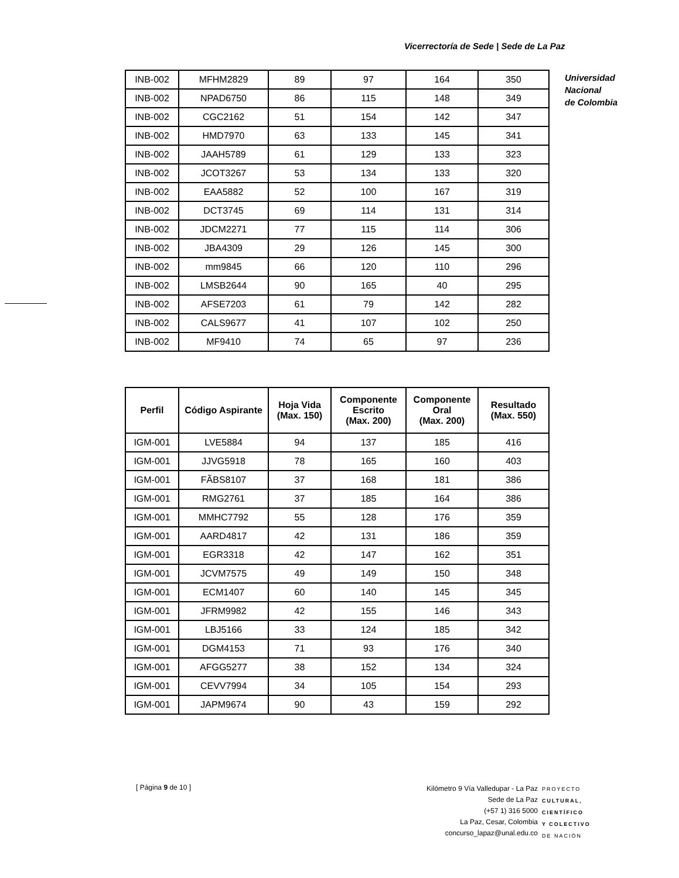Vicerrectoría de Sede | Sede de La Paz
Universidad
Nacional
de Colombia
| INB-002 | MFHM2829 | 89 | 97 | 164 | 350 |
| INB-002 | NPAD6750 | 86 | 115 | 148 | 349 |
| INB-002 | CGC2162 | 51 | 154 | 142 | 347 |
| INB-002 | HMD7970 | 63 | 133 | 145 | 341 |
| INB-002 | JAAH5789 | 61 | 129 | 133 | 323 |
| INB-002 | JCOT3267 | 53 | 134 | 133 | 320 |
| INB-002 | EAA5882 | 52 | 100 | 167 | 319 |
| INB-002 | DCT3745 | 69 | 114 | 131 | 314 |
| INB-002 | JDCM2271 | 77 | 115 | 114 | 306 |
| INB-002 | JBA4309 | 29 | 126 | 145 | 300 |
| INB-002 | mm9845 | 66 | 120 | 110 | 296 |
| INB-002 | LMSB2644 | 90 | 165 | 40 | 295 |
| INB-002 | AFSE7203 | 61 | 79 | 142 | 282 |
| INB-002 | CALS9677 | 41 | 107 | 102 | 250 |
| INB-002 | MF9410 | 74 | 65 | 97 | 236 |
| Perfil | Código Aspirante | Hoja Vida (Max. 150) | Componente Escrito (Max. 200) | Componente Oral (Max. 200) | Resultado (Max. 550) |
| --- | --- | --- | --- | --- | --- |
| IGM-001 | LVE5884 | 94 | 137 | 185 | 416 |
| IGM-001 | JJVG5918 | 78 | 165 | 160 | 403 |
| IGM-001 | FÃBS8107 | 37 | 168 | 181 | 386 |
| IGM-001 | RMG2761 | 37 | 185 | 164 | 386 |
| IGM-001 | MMHC7792 | 55 | 128 | 176 | 359 |
| IGM-001 | AARD4817 | 42 | 131 | 186 | 359 |
| IGM-001 | EGR3318 | 42 | 147 | 162 | 351 |
| IGM-001 | JCVM7575 | 49 | 149 | 150 | 348 |
| IGM-001 | ECM1407 | 60 | 140 | 145 | 345 |
| IGM-001 | JFRM9982 | 42 | 155 | 146 | 343 |
| IGM-001 | LBJ5166 | 33 | 124 | 185 | 342 |
| IGM-001 | DGM4153 | 71 | 93 | 176 | 340 |
| IGM-001 | AFGG5277 | 38 | 152 | 134 | 324 |
| IGM-001 | CEVV7994 | 34 | 105 | 154 | 293 |
| IGM-001 | JAPM9674 | 90 | 43 | 159 | 292 |
[ Página 9 de 10 ]
Kilómetro 9 Vía Valledupar - La Paz
Sede de La Paz
(+57 1) 316 5000
La Paz, Cesar, Colombia
concurso_lapaz@unal.edu.co
PROYECTO
CULTURAL,
CIENTÍFICO
Y COLECTIVO
DE NACIÓN